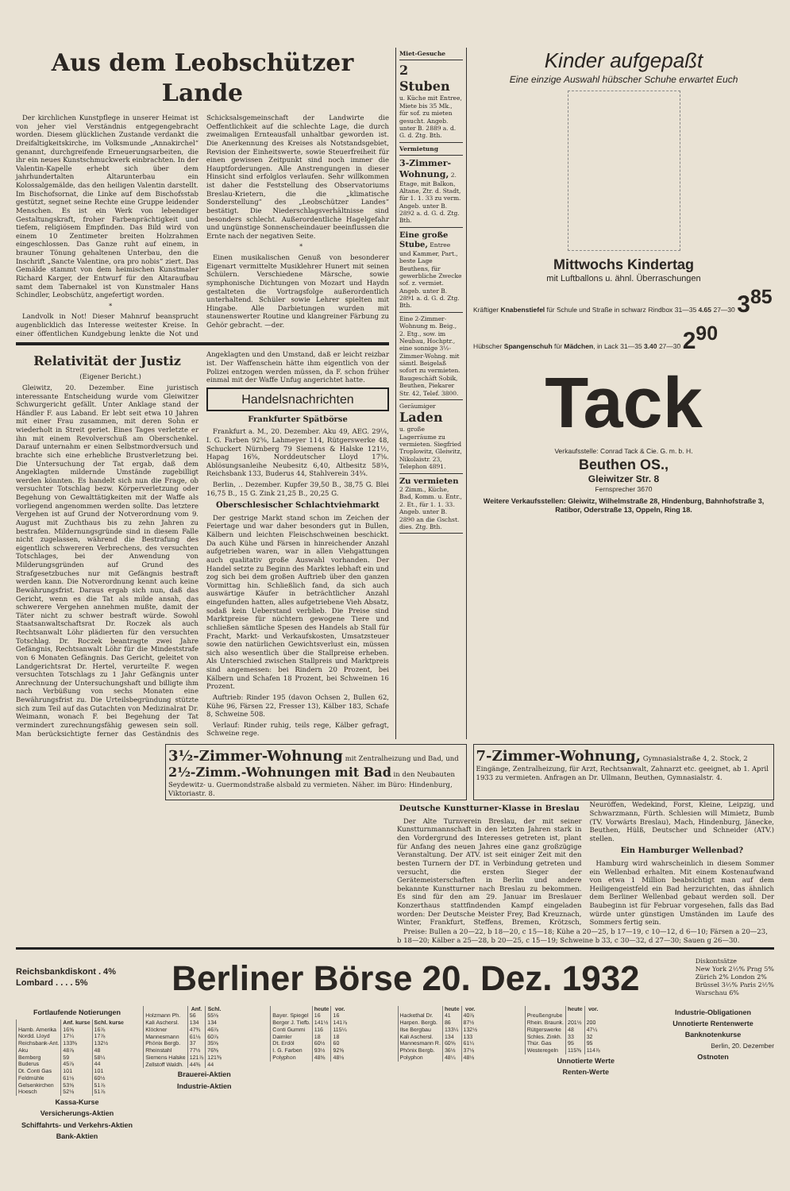Aus dem Leobschützer Lande
Der kirchlichen Kunstpflege in unserer Heimat ist von jeher viel Verständnis entgegengebracht worden. Diesem glücklichen Zustande verdankt die Dreifaltigkeitskirche, im Volksmunde „Annakirchel“ genannt, durchgreifende Erneuerungsarbeiten, die ihr ein neues Kunstschmuckwerk einbrachten. In der Valentin-Kapelle erhebt sich über dem jahrhundertalten Altarunterbau ein Kolossalgemälde, das den heiligen Valentin darstellt. Im Bischofsornat, die Linke auf dem Bischofsstab gestützt, segnet seine Rechte eine Gruppe leidender Menschen. Es ist ein Werk von lebendiger Gestaltungskraft, froher Farbenprächtigkeit und tiefem, religiösem Empfinden. Das Bild wird von einem 10 Zentimeter breiten Holzrahmen eingeschlossen. Das Ganze ruht auf einem, in brauner Tönung gehaltenen Unterbau, den die Inschrift „Sancte Valentine, ora pro nobis“ ziert. Das Gemälde stammt von dem heimischen Kunstmaler Richard Karger, der Entwurf für den Altaraufbau samt dem Tabernakel ist von Kunstmaler Hans Schindler, Leobschütz, angefertigt worden.
*
Landvolk in Not! Dieser Mahnruf beansprucht augenblicklich das Interesse weitester Kreise. In einer öffentlichen Kundgebung lenkte die Not und Schicksalsgemeinschaft der Landwirte die Oeffentlichkeit auf die schlechte Lage, die durch zweimaligen Ernteausfall unhaltbar geworden ist. Die Anerkennung des Kreises als Notstandsgebiet, Revision der Einheitswerte, sowie Steuerfreiheit für einen gewissen Zeitpunkt sind noch immer die Hauptforderungen. Alle Anstrengungen in dieser Hinsicht sind erfolglos verlaufen. Sehr willkommen ist daher die Feststellung des Observatoriums Breslau-Krietern, die die „klimatische Sonderstellung“ des „Leobschützer Landes“ bestätigt. Die Niederschlagsverhältnisse sind besonders schlecht. Außerordentliche Hagelgefahr und ungünstige Sonnenscheindauer beeinflussen die Ernte nach der negativen Seite.
*
Einen musikalischen Genuß von besonderer Eigenart vermittelte Musiklehrer Hunert mit seinen Schülern. Verschiedene Märsche, sowie symphonische Dichtungen von Mozart und Haydn gestalteten die Vortragsfolge außerordentlich unterhaltend. Schüler sowie Lehrer spielten mit Hingabe. Alle Darbietungen wurden mit staunenswerter Routine und klangreiner Färbung zu Gehör gebracht. —der.
Relativität der Justiz
(Eigener Bericht.)
Gleiwitz, 20. Dezember. Eine juristisch interessante Entscheidung wurde vom Gleiwitzer Schwurgericht gefällt. Unter Anklage stand der Händler F. aus Laband. Er lebt seit etwa 10 Jahren mit einer Frau zusammen, mit deren Sohn er wiederholt in Streit geriet. Eines Tages verletzte er ihn mit einem Revolverschuß am Oberschenkel. Darauf unternahm er einen Selbstmordversuch und brachte sich eine erhebliche Brustverletzung bei. Die Untersuchung der Tat ergab, daß dem Angeklagten mildernde Umstände zugebilligt werden könnten. Es handelt sich nun die Frage, ob versuchter Totschlag bezw. Körperverletzung oder Begehung von Gewalttätigkeiten mit der Waffe als vorliegend angenommen werden sollte. Das letztere Vergehen ist auf Grund der Notverordnung vom 9. August mit Zuchthaus bis zu zehn Jahren zu bestrafen. Mildernungsgründe sind in diesem Falle nicht zugelassen, während die Bestrafung des eigentlich schwereren Verbrechens, des versuchten Totschlages, bei der Anwendung von Milderungsgründen auf Grund des Strafgesetzbuches nur mit Gefängnis bestraft werden kann. Die Notverordnung kennt auch keine Bewährungsfrist. Daraus ergab sich nun, daß das Gericht, wenn es die Tat als milde ansah, das schwerere Vergehen annehmen mußte, damit der Täter nicht zu schwer bestraft würde. Sowohl Staatsanwaltschaftsrat Dr. Roczek als auch Rechtsanwalt Löhr plädierten für den versuchten Totschlag. Dr. Roczek beantragte zwei Jahre Gefängnis, Rechtsanwalt Löhr für die Mindeststrafe von 6 Monaten Gefängnis. Das Gericht, geleitet von Landgerichtsrat Dr. Hertel, verurteilte F. wegen versuchten Totschlags zu 1 Jahr Gefängnis unter Anrechnung der Untersuchungshaft und billigte ihm nach Verbüßung von sechs Monaten eine Bewährungsfrist zu. Die Urteilsbegründung stützte sich zum Teil auf das Gutachten von Medizinalrat Dr. Weimann, wonach F. bei Begehung der Tat vermindert zurechnungsfähig gewesen sein soll. Man berücksichtigte ferner das Geständnis des Angeklagten und den Umstand, daß er leicht reizbar ist. Der Waffenschein hätte ihm eigentlich von der Polizei entzogen werden müssen, da F. schon früher einmal mit der Waffe Unfug angerichtet hatte.
Handelsnachrichten
Frankfurter Spätbörse
Frankfurt a. M., 20. Dezember. Aku 49, AEG. 29¼, I. G. Farben 92⅝, Lahmeyer 114, Rütgerswerke 48, Schuckert Nürnberg 79 Siemens & Halske 121½, Hapag 16⅝, Norddeutscher Lloyd 17⅝. Ablösungsanleihe Neubesitz 6,40, Altbesitz 58¾, Reichsbank 133, Buderus 44, Stahlverein 34¾.
Berlin, .. Dezember. Kupfer 39,50 B., 38,75 G. Blei 16,75 B., 15 G. Zink 21,25 B., 20,25 G.
Oberschlesischer Schlachtviehmarkt
Der gestrige Markt stand schon im Zeichen der Feiertage und war daher besonders gut in Bullen, Kälbern und leichten Fleischschweinen beschickt. Da auch Kühe und Färsen in hinreichender Anzahl aufgetrieben waren, war in allen Viehgattungen auch qualitativ große Auswahl vorhanden. Der Handel setzte zu Beginn des Marktes lebhaft ein und zog sich bei dem großen Auftrieb über den ganzen Vormittag hin. Schließlich fand, da sich auch auswärtige Käufer in beträchtlicher Anzahl eingefunden hatten, alles aufgetriebene Vieh Absatz, sodaß kein Ueberstand verblieb. Die Preise sind Marktpreise für nüchtern gewogene Tiere und schließen sämtliche Spesen des Handels ab Stall für Fracht, Markt- und Verkaufskosten, Umsatzsteuer sowie den natürlichen Gewichtsverlust ein, müssen sich also wesentlich über die Stallpreise erheben. Als Unterschied zwischen Stallpreis und Marktpreis sind angemessen: bei Rindern 20 Prozent, bei Kälbern und Schafen 18 Prozent, bei Schweinen 16 Prozent.
Auftrieb: Rinder 195 (davon Ochsen 2, Bullen 62, Kühe 96, Färsen 22, Fresser 13), Kälber 183, Schafe 8, Schweine 508.
Verlauf: Rinder ruhig, teils rege, Kälber gefragt, Schweine rege.
Miet-Gesuche
2 Stuben
u. Küche mit Entree, Miete bis 35 Mk., für sof. zu mieten gesucht. Angeb. unter B. 2889 a. d. G. d. Ztg. Bth.
Vermietung
3-Zimmer-Wohnung, 2. Etage, mit Balkon, Altane, Ztr. d. Stadt, für 1. 1. 33 zu verm. Angeb. unter B. 2892 a. d. G. d. Ztg. Bth.
Eine große Stube, Entree und Kammer, Part., beste Lage Beuthens, für gewerbliche Zwecke sof. z. vermiet. Angeb. unter B. 2891 a. d. G. d. Ztg. Bth.
Eine 2-Zimmer-Wohnung m. Beig., 2. Etg., sow. im Neubau, Hochptr., eine sonnige 3½-Zimmer-Wohng. mit sämtl. Beigelaß sofort zu vermieten. Baugeschäft Sobik, Beuthen, Piekarer Str. 42, Telef. 3800.
Geräumiger
Laden
u. große Lagerräume zu vermieten. Siegfried Troplowitz, Gleiwitz, Nikolaistr. 23, Telephon 4891.
Zu vermieten 2 Zimm., Küche, Bad, Komm. u. Entr., 2. Et., für 1. 1. 33. Angeb. unter B. 2890 an die Gschst. dies. Ztg. Bth.
Kinder aufgepaßt
Eine einzige Auswahl hübscher Schuhe erwartet Euch
Mittwochs Kindertag
mit Luftballons u. ähnl. Überraschungen
Kräftiger Knabenstiefel für Schule und Straße in schwarz Rindbox 31—35 4.65 27—30 3<sup>85</sup>
Hübscher Spangenschuh für Mädchen, in Lack 31—35 3.40 27—30 2<sup>90</sup>
Tack
Verkaufsstelle: Conrad Tack & Cie. G. m. b. H.
Beuthen OS.,
Gleiwitzer Str. 8
Fernsprecher 3670
Weitere Verkaufsstellen: Gleiwitz, Wilhelmstraße 28, Hindenburg, Bahnhofstraße 3, Ratibor, Oderstraße 13, Oppeln, Ring 18.
3½-Zimmer-Wohnung mit Zentralheizung und Bad, und 2½-Zimm.-Wohnungen mit Bad in den Neubauten Seydewitz- u. Guermondstraße alsbald zu vermieten. Näher. im Büro: Hindenburg, Viktoriastr. 8.
7-Zimmer-Wohnung, Gymnasialstraße 4, 2. Stock, 2 Eingänge, Zentralheizung, für Arzt, Rechtsanwalt, Zahnarzt etc. geeignet, ab 1. April 1933 zu vermieten. Anfragen an Dr. Ullmann, Beuthen, Gymnasialstr. 4.
Deutsche Kunstturner-Klasse in Breslau
Der Alte Turnverein Breslau, der mit seiner Kunstturnmannschaft in den letzten Jahren stark in den Vordergrund des Interesses getreten ist, plant für Anfang des neuen Jahres eine ganz großzügige Veranstaltung. Der ATV. ist seit einiger Zeit mit den besten Turnern der DT. in Verbindung getreten und versucht, die ersten Sieger der Gerätemeisterschaften in Berlin und andere bekannte Kunstturner nach Breslau zu bekommen. Es sind für den am 29. Januar im Breslauer Konzerthaus stattfindenden Kampf eingeladen worden: Der Deutsche Meister Frey, Bad Kreuznach, Winter, Frankfurt, Steffens, Bremen, Krötzsch, Neuröffen, Wedekind, Forst, Kleine, Leipzig, und Schwarzmann, Fürth. Schlesien will Mimietz, Bumb (TV. Vorwärts Breslau), Mach, Hindenburg, Jänecke, Beuthen, Hülß, Deutscher und Schneider (ATV.) stellen.
Ein Hamburger Wellenbad?
Hamburg wird wahrscheinlich in diesem Sommer ein Wellenbad erhalten. Mit einem Kostenaufwand von etwa 1 Million beabsichtigt man auf dem Heiligengeistfeld ein Bad herzurichten, das ähnlich dem Berliner Wellenbad gebaut werden soll. Der Baubeginn ist für Februar vorgesehen, falls das Bad würde unter günstigen Umständen im Laufe des Sommers fertig sein.
Preise: Bullen a 20—22, b 18—20, c 15—18; Kühe a 20—25, b 17—19, c 10—12, d 6—10; Färsen a 20—23, b 18—20; Kälber a 25—28, b 20—25, c 15—19; Schweine b 33, c 30—32, d 27—30; Sauen g 26—30.
Reichsbankdiskont . 4%
Lombard . . . . 5%
Berliner Börse 20. Dez. 1932
Diskontsätze
New York 2½% Prag 5%
Zürich 2% London 2%
Brüssel 3½% Paris 2½%
Warschau 6%
Fortlaufende Notierungen
| | Anf. kurse | Schl. kurse |
| --- | --- | --- |
| Hamb. Amerika | 16⅝ | 16⅞ |
| Nordd. Lloyd | 17¼ | 17⅞ |
| Reichsbank-Ant. | 133⅜ | 132½ |
| Aku | 48⅞ | 48 |
| Bemberg | 59 | 58¼ |
| Buderus | 45⅞ | 44 |
| Dt. Conti Gas | 101 | 101 |
| Feldmühle | 61⅛ | 60½ |
| Gelsenkirchen | 53⅝ | 51⅞ |
| Hoesch | 52⅛ | 51⅞ |
Kassa-Kurse
Versicherungs-Aktien
Schiffahrts- und Verkehrs-Aktien
Bank-Aktien
| | Anf. | Schl. |
| --- | --- | --- |
| Holzmann Ph. | 56 | 55⅛ |
| Kali Aschersl. | 134 | 134 |
| Klöckner | 47¾ | 46⅞ |
| Mannesmann | 61⅛ | 60⅞ |
| Phönix Bergb. | 37 | 35⅝ |
| Rheinstahl | 77½ | 76⅜ |
| Siemens Halske | 121⅞ | 121⅜ |
| Zellstoff Waldh. | 44⅜ | 44 |
Brauerei-Aktien
Industrie-Aktien
| | heute | vor. |
| --- | --- | --- |
| Bayer. Spiegel | 16 | 16 |
| Berger J. Tiefb. | 141½ | 141⅞ |
| Conti Gummi | 116 | 115¼ |
| Daimler | 18 | 18 |
| Dt. Erdöl | 60½ | 60 |
| I. G. Farben | 93½ | 92⅝ |
| Polyphon | 48⅝ | 48⅛ |
| | heute | vor. |
| --- | --- | --- |
| Hackethal Dr. | 41 | 40⅞ |
| Harpen. Bergb. | 86 | 87½ |
| Ilse Bergbau | 133¼ | 132½ |
| Kali Aschersl. | 134 | 133 |
| Mannesmann R. | 60⅝ | 61¼ |
| Phönix Bergb. | 36½ | 37⅛ |
| Polyphon | 48¼ | 48⅛ |
| | heute | vor. |
| --- | --- | --- |
| Preußengrube | | |
| Rhein. Braunk. | 201½ | 200 |
| Rütgerswerke | 48 | 47¼ |
| Schles. Zinkh. | 33 | 32 |
| Thür. Gas | 95 | 95 |
| Westeregeln | 115⅜ | 114⅞ |
Unnotierte Werte
Renten-Werte
Industrie-Obligationen
Unnotierte Rentenwerte
Banknotenkurse
Berlin, 20. Dezember
Ostnoten